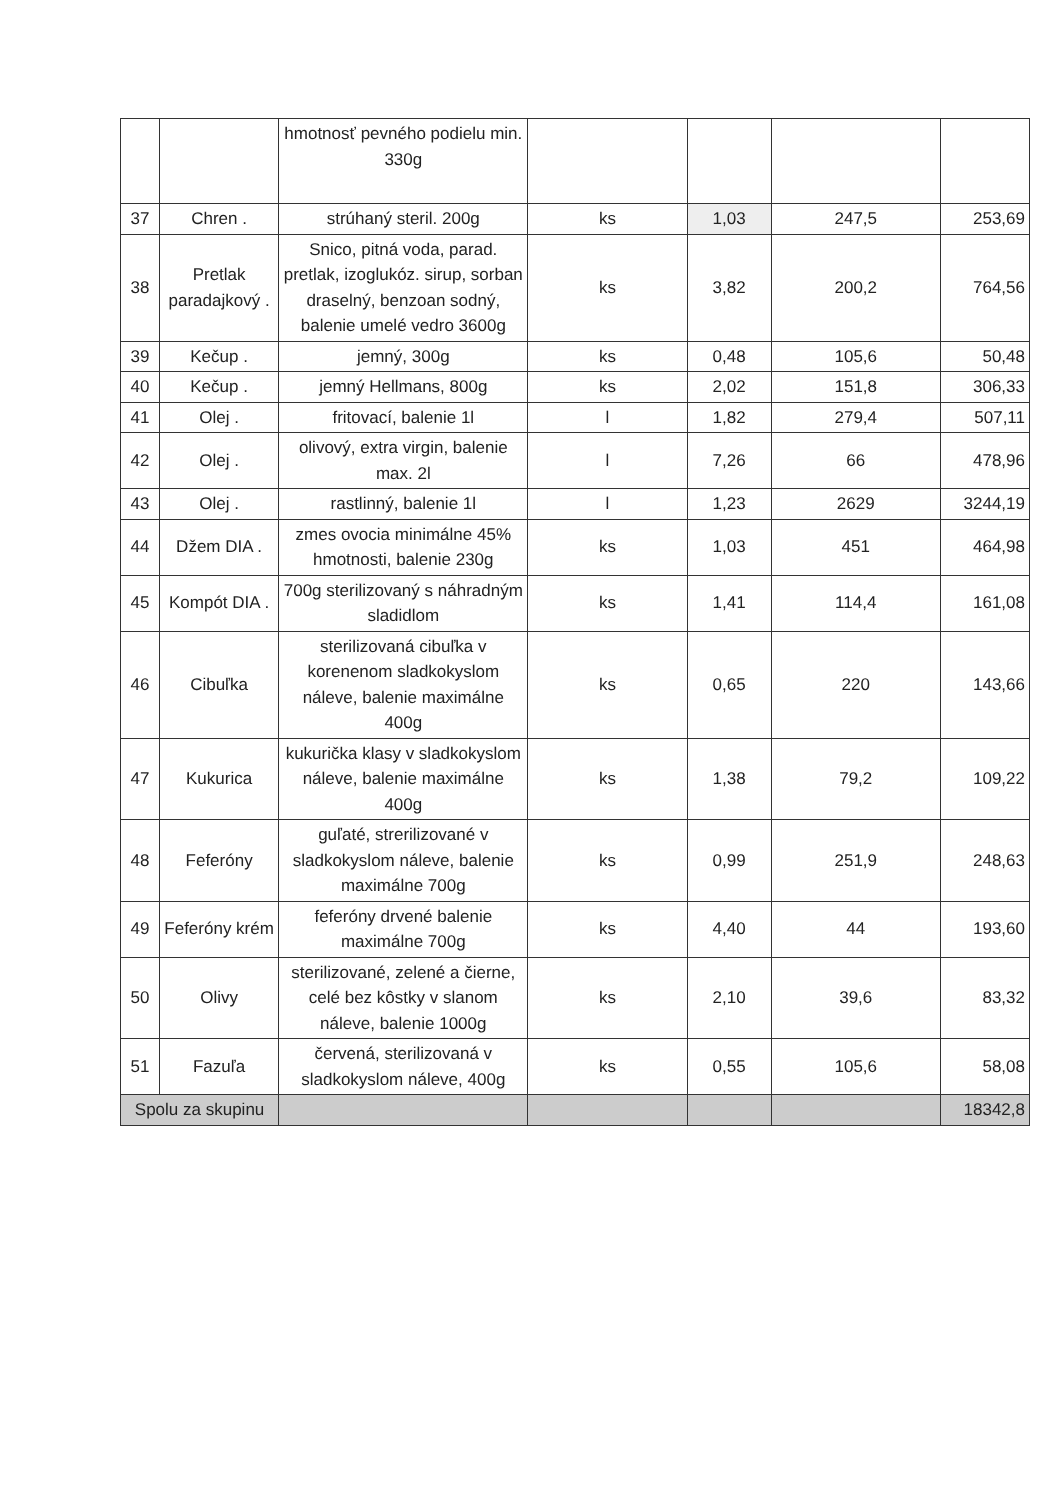| | | hmotnosť pevného podielu min. 330g | | | | |
| 37 | Chren . | strúhaný steril. 200g | ks | 1,03 | 247,5 | 253,69 |
| 38 | Pretlak paradajkový . | Snico, pitná voda, parad. pretlak, izoglukóz. sirup, sorban draselný, benzoan sodný, balenie umelé vedro 3600g | ks | 3,82 | 200,2 | 764,56 |
| 39 | Kečup . | jemný, 300g | ks | 0,48 | 105,6 | 50,48 |
| 40 | Kečup . | jemný Hellmans, 800g | ks | 2,02 | 151,8 | 306,33 |
| 41 | Olej . | fritovací, balenie 1l | l | 1,82 | 279,4 | 507,11 |
| 42 | Olej . | olivový, extra virgin, balenie max. 2l | l | 7,26 | 66 | 478,96 |
| 43 | Olej . | rastlinný, balenie 1l | l | 1,23 | 2629 | 3244,19 |
| 44 | Džem DIA . | zmes ovocia minimálne 45% hmotnosti, balenie 230g | ks | 1,03 | 451 | 464,98 |
| 45 | Kompót DIA . | 700g sterilizovaný s náhradným sladidlom | ks | 1,41 | 114,4 | 161,08 |
| 46 | Cibuľka | sterilizovaná cibuľka v korenenom sladkokyslom náleve, balenie maximálne 400g | ks | 0,65 | 220 | 143,66 |
| 47 | Kukurica | kukurička klasy v sladkokyslom náleve, balenie maximálne 400g | ks | 1,38 | 79,2 | 109,22 |
| 48 | Feferóny | guľaté, strerilizované v sladkokyslom náleve, balenie maximálne 700g | ks | 0,99 | 251,9 | 248,63 |
| 49 | Feferóny krém | feferóny drvené balenie maximálne 700g | ks | 4,40 | 44 | 193,60 |
| 50 | Olivy | sterilizované, zelené a čierne, celé bez kôstky v slanom náleve, balenie 1000g | ks | 2,10 | 39,6 | 83,32 |
| 51 | Fazuľa | červená, sterilizovaná v sladkokyslom náleve, 400g | ks | 0,55 | 105,6 | 58,08 |
| Spolu za skupinu | | | | | | 18342,8 |